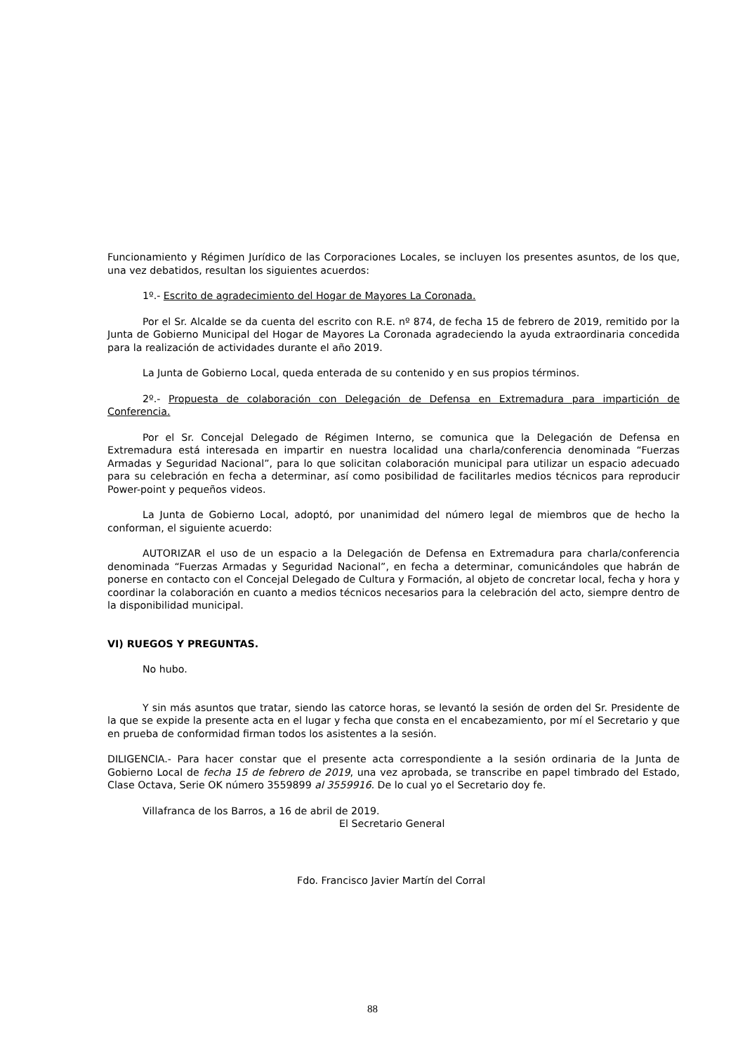Funcionamiento y Régimen Jurídico de las Corporaciones Locales, se incluyen los presentes asuntos, de los que, una vez debatidos, resultan los siguientes acuerdos:
1º.- Escrito de agradecimiento del Hogar de Mayores La Coronada.
Por el Sr. Alcalde se da cuenta del escrito con R.E. nº 874, de fecha 15 de febrero de 2019, remitido por la Junta de Gobierno Municipal del Hogar de Mayores La Coronada agradeciendo la ayuda extraordinaria concedida para la realización de actividades durante el año 2019.
La Junta de Gobierno Local, queda enterada de su contenido y en sus propios términos.
2º.- Propuesta de colaboración con Delegación de Defensa en Extremadura para impartición de Conferencia.
Por el Sr. Concejal Delegado de Régimen Interno, se comunica que la Delegación de Defensa en Extremadura está interesada en impartir en nuestra localidad una charla/conferencia denominada “Fuerzas Armadas y Seguridad Nacional”, para lo que solicitan colaboración municipal para utilizar un espacio adecuado para su celebración en fecha a determinar, así como posibilidad de facilitarles medios técnicos para reproducir Power-point y pequeños videos.
La Junta de Gobierno Local, adoptó, por unanimidad del número legal de miembros que de hecho la conforman, el siguiente acuerdo:
AUTORIZAR el uso de un espacio a la Delegación de Defensa en Extremadura para charla/conferencia denominada “Fuerzas Armadas y Seguridad Nacional”, en fecha a determinar, comunicándoles que habrán de ponerse en contacto con el Concejal Delegado de Cultura y Formación, al objeto de concretar local, fecha y hora y coordinar la colaboración en cuanto a medios técnicos necesarios para la celebración del acto, siempre dentro de la disponibilidad municipal.
VI) RUEGOS Y PREGUNTAS.
No hubo.
Y sin más asuntos que tratar, siendo las catorce horas, se levantó la sesión de orden del Sr. Presidente de la que se expide la presente acta en el lugar y fecha que consta en el encabezamiento, por mí el Secretario y que en prueba de conformidad firman todos los asistentes a la sesión.
DILIGENCIA.- Para hacer constar que el presente acta correspondiente a la sesión ordinaria de la Junta de Gobierno Local de fecha 15 de febrero de 2019, una vez aprobada, se transcribe en papel timbrado del Estado, Clase Octava, Serie OK número 3559899 al 3559916. De lo cual yo el Secretario doy fe.
Villafranca de los Barros, a 16 de abril de 2019.
El Secretario General
Fdo. Francisco Javier Martín del Corral
88